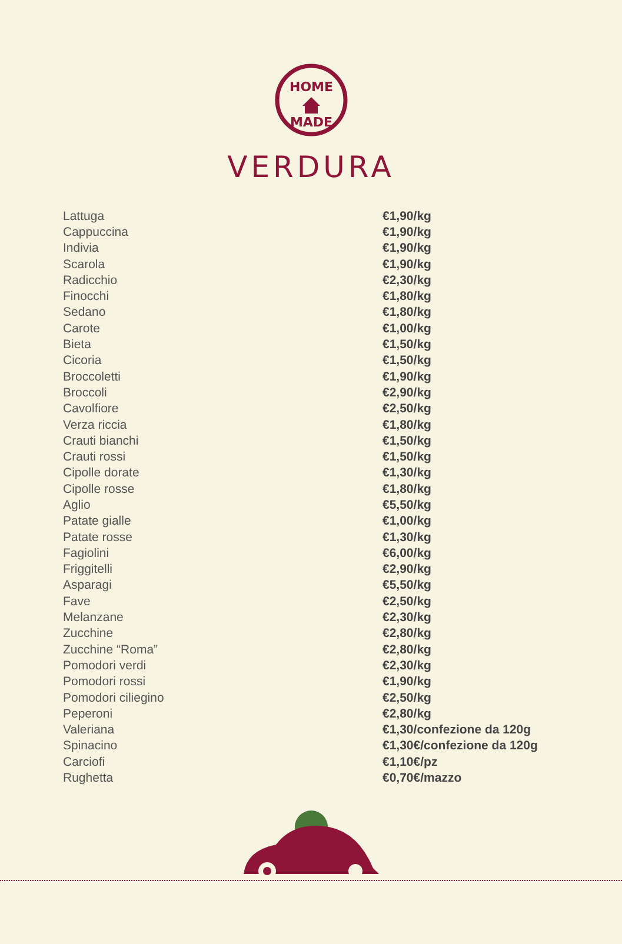HOME
MADE
VERDURA
| Lattuga | €1,90/kg |
| Cappuccina | €1,90/kg |
| Indivia | €1,90/kg |
| Scarola | €1,90/kg |
| Radicchio | €2,30/kg |
| Finocchi | €1,80/kg |
| Sedano | €1,80/kg |
| Carote | €1,00/kg |
| Bieta | €1,50/kg |
| Cicoria | €1,50/kg |
| Broccoletti | €1,90/kg |
| Broccoli | €2,90/kg |
| Cavolfiore | €2,50/kg |
| Verza riccia | €1,80/kg |
| Crauti bianchi | €1,50/kg |
| Crauti rossi | €1,50/kg |
| Cipolle dorate | €1,30/kg |
| Cipolle rosse | €1,80/kg |
| Aglio | €5,50/kg |
| Patate gialle | €1,00/kg |
| Patate rosse | €1,30/kg |
| Fagiolini | €6,00/kg |
| Friggitelli | €2,90/kg |
| Asparagi | €5,50/kg |
| Fave | €2,50/kg |
| Melanzane | €2,30/kg |
| Zucchine | €2,80/kg |
| Zucchine “Roma” | €2,80/kg |
| Pomodori verdi | €2,30/kg |
| Pomodori rossi | €1,90/kg |
| Pomodori ciliegino | €2,50/kg |
| Peperoni | €2,80/kg |
| Valeriana | €1,30/confezione da 120g |
| Spinacino | €1,30€/confezione da 120g |
| Carciofi | €1,10€/pz |
| Rughetta | €0,70€/mazzo |